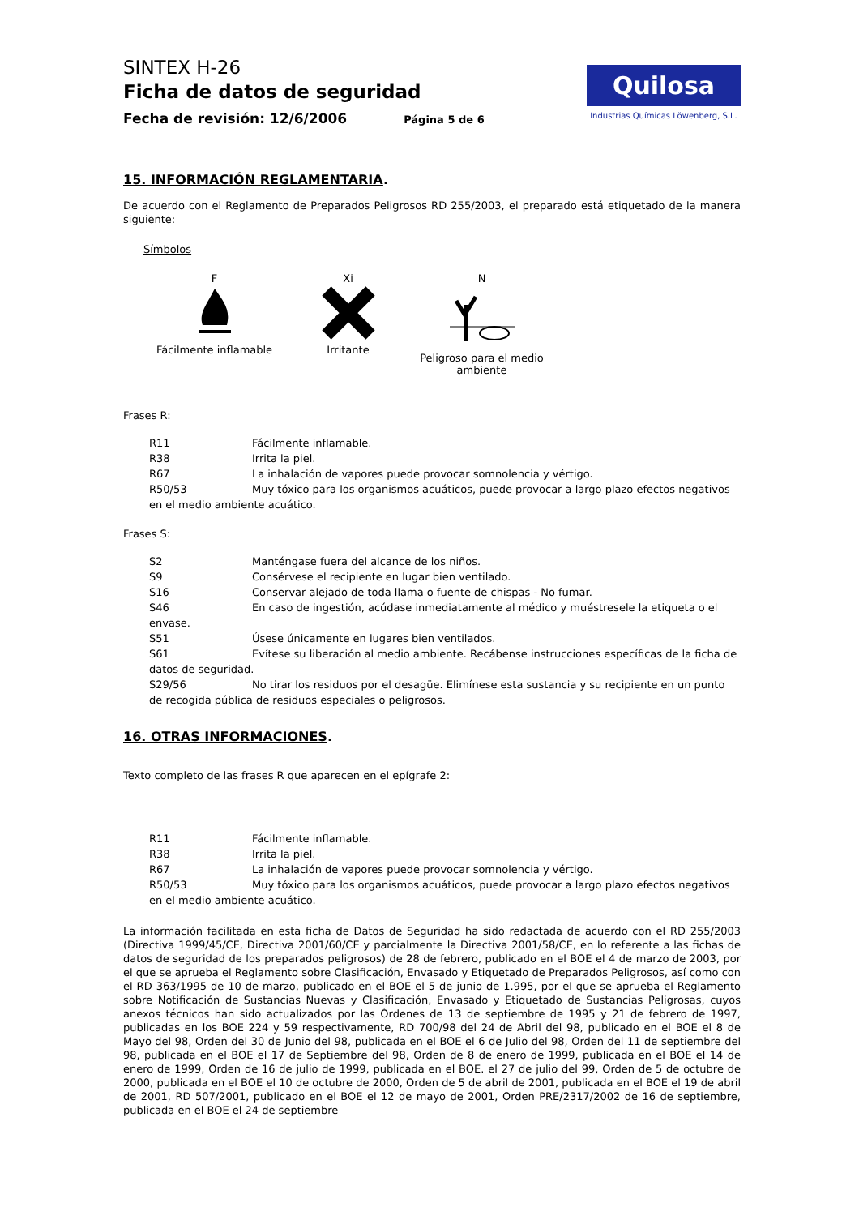SINTEX H-26
Ficha de datos de seguridad
Fecha de revisión: 12/6/2006 Página 5 de 6
Quilosa
Industrias Químicas Löwenberg, S.L.
15. INFORMACIÓN REGLAMENTARIA.
De acuerdo con el Reglamento de Preparados Peligrosos RD 255/2003, el preparado está etiquetado de la manera siguiente:
Símbolos
F
Fácilmente inflamable
Xi
Irritante
N
Peligroso para el medio ambiente
Frases R:
R11 Fácilmente inflamable.
R38 Irrita la piel.
R67 La inhalación de vapores puede provocar somnolencia y vértigo.
R50/53 Muy tóxico para los organismos acuáticos, puede provocar a largo plazo efectos negativos en el medio ambiente acuático.
Frases S:
S2 Manténgase fuera del alcance de los niños.
S9 Consérvese el recipiente en lugar bien ventilado.
S16 Conservar alejado de toda llama o fuente de chispas - No fumar.
S46 En caso de ingestión, acúdase inmediatamente al médico y muéstresele la etiqueta o el envase.
S51 Úsese únicamente en lugares bien ventilados.
S61 Evítese su liberación al medio ambiente. Recábense instrucciones específicas de la ficha de datos de seguridad.
S29/56 No tirar los residuos por el desagüe. Elimínese esta sustancia y su recipiente en un punto de recogida pública de residuos especiales o peligrosos.
16. OTRAS INFORMACIONES.
Texto completo de las frases R que aparecen en el epígrafe 2:
R11 Fácilmente inflamable.
R38 Irrita la piel.
R67 La inhalación de vapores puede provocar somnolencia y vértigo.
R50/53 Muy tóxico para los organismos acuáticos, puede provocar a largo plazo efectos negativos en el medio ambiente acuático.
La información facilitada en esta ficha de Datos de Seguridad ha sido redactada de acuerdo con el RD 255/2003 (Directiva 1999/45/CE, Directiva 2001/60/CE y parcialmente la Directiva 2001/58/CE, en lo referente a las fichas de datos de seguridad de los preparados peligrosos) de 28 de febrero, publicado en el BOE el 4 de marzo de 2003, por el que se aprueba el Reglamento sobre Clasificación, Envasado y Etiquetado de Preparados Peligrosos, así como con el RD 363/1995 de 10 de marzo, publicado en el BOE el 5 de junio de 1.995, por el que se aprueba el Reglamento sobre Notificación de Sustancias Nuevas y Clasificación, Envasado y Etiquetado de Sustancias Peligrosas, cuyos anexos técnicos han sido actualizados por las Órdenes de 13 de septiembre de 1995 y 21 de febrero de 1997, publicadas en los BOE 224 y 59 respectivamente, RD 700/98 del 24 de Abril del 98, publicado en el BOE el 8 de Mayo del 98, Orden del 30 de Junio del 98, publicada en el BOE el 6 de Julio del 98, Orden del 11 de septiembre del 98, publicada en el BOE el 17 de Septiembre del 98, Orden de 8 de enero de 1999, publicada en el BOE el 14 de enero de 1999, Orden de 16 de julio de 1999, publicada en el BOE. el 27 de julio del 99, Orden de 5 de octubre de 2000, publicada en el BOE el 10 de octubre de 2000, Orden de 5 de abril de 2001, publicada en el BOE el 19 de abril de 2001, RD 507/2001, publicado en el BOE el 12 de mayo de 2001, Orden PRE/2317/2002 de 16 de septiembre, publicada en el BOE el 24 de septiembre